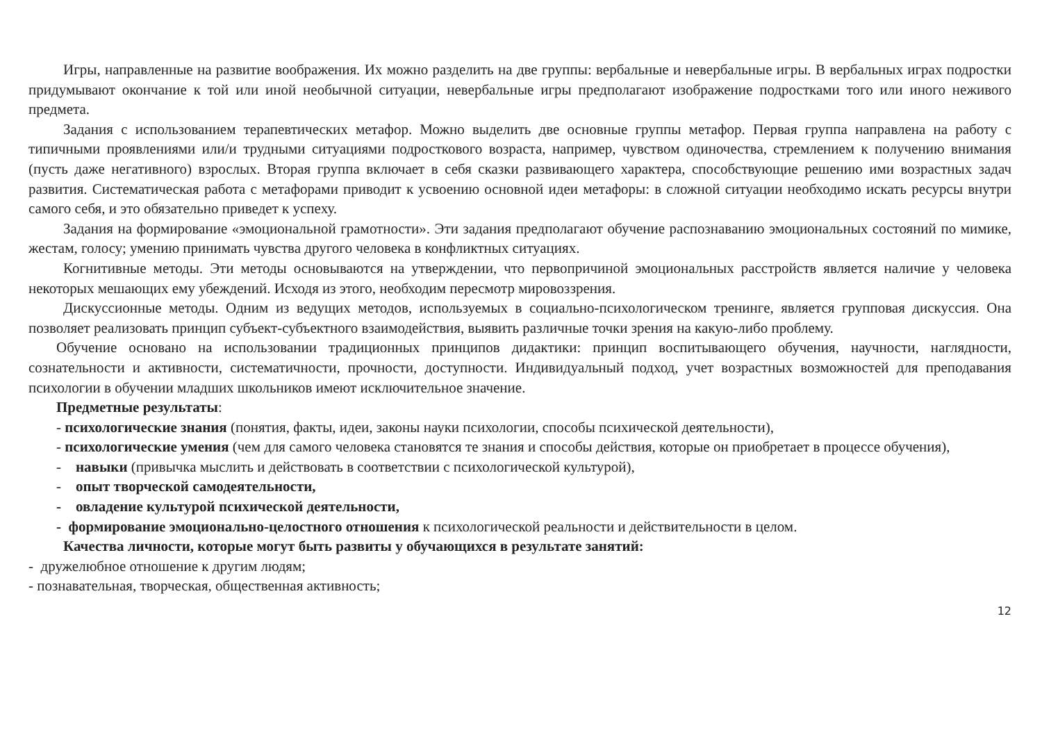Игры, направленные на развитие воображения. Их можно разделить на две группы: вербальные и невербальные игры. В вербальных играх подростки придумывают окончание к той или иной необычной ситуации, невербальные игры предполагают изображение подростками того или иного неживого предмета.
Задания с использованием терапевтических метафор. Можно выделить две основные группы метафор. Первая группа направлена на работу с типичными проявлениями или/и трудными ситуациями подросткового возраста, например, чувством одиночества, стремлением к получению внимания (пусть даже негативного) взрослых. Вторая группа включает в себя сказки развивающего характера, способствующие решению ими возрастных задач развития. Систематическая работа с метафорами приводит к усвоению основной идеи метафоры: в сложной ситуации необходимо искать ресурсы внутри самого себя, и это обязательно приведет к успеху.
Задания на формирование «эмоциональной грамотности». Эти задания предполагают обучение распознаванию эмоциональных состояний по мимике, жестам, голосу; умению принимать чувства другого человека в конфликтных ситуациях.
Когнитивные методы. Эти методы основываются на утверждении, что первопричиной эмоциональных расстройств является наличие у человека некоторых мешающих ему убеждений. Исходя из этого, необходим пересмотр мировоззрения.
Дискуссионные методы. Одним из ведущих методов, используемых в социально-психологическом тренинге, является групповая дискуссия. Она позволяет реализовать принцип субъект-субъектного взаимодействия, выявить различные точки зрения на какую-либо проблему.
Обучение основано на использовании традиционных принципов дидактики: принцип воспитывающего обучения, научности, наглядности, сознательности и активности, систематичности, прочности, доступности. Индивидуальный подход, учет возрастных возможностей для преподавания психологии в обучении младших школьников имеют исключительное значение.
Предметные результаты:
- психологические знания (понятия, факты, идеи, законы науки психологии, способы психической деятельности),
- психологические умения (чем для самого человека становятся те знания и способы действия, которые он приобретает в процессе обучения),
- навыки (привычка мыслить и действовать в соответствии с психологической культурой),
- опыт творческой самодеятельности,
- овладение культурой психической деятельности,
- формирование эмоционально-целостного отношения к психологической реальности и действительности в целом.
Качества личности, которые могут быть развиты у обучающихся в результате занятий:
- дружелюбное отношение к другим людям;
- познавательная, творческая, общественная активность;
12